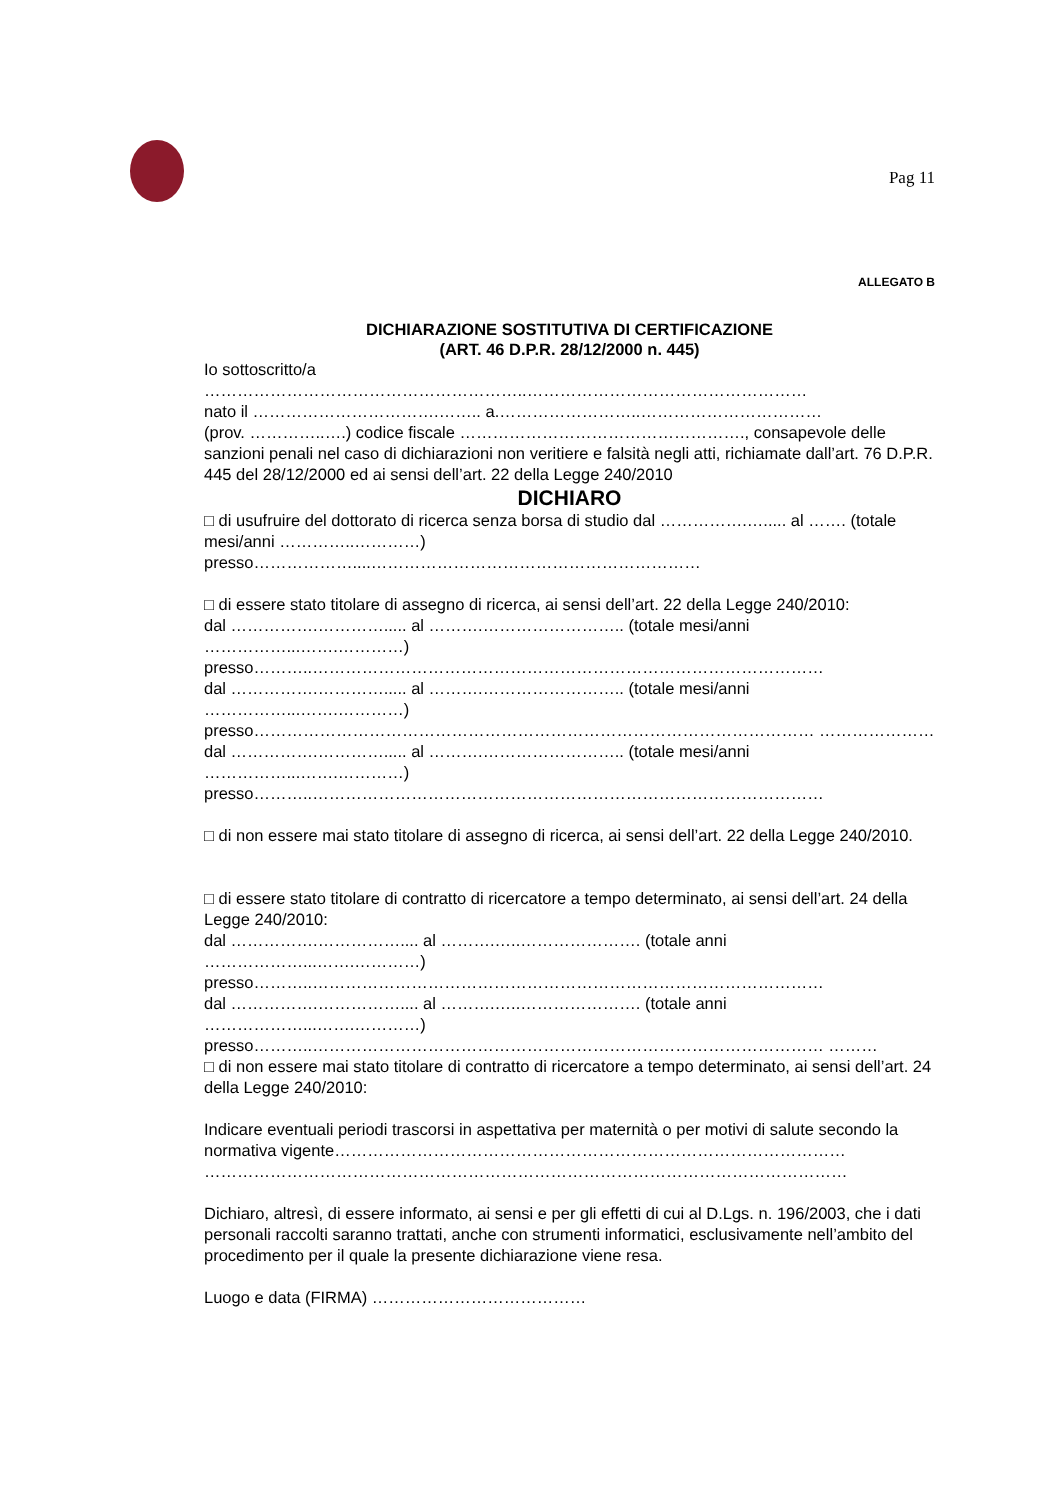Pag 11
ALLEGATO B
DICHIARAZIONE SOSTITUTIVA DI CERTIFICAZIONE
(ART. 46 D.P.R. 28/12/2000 n. 445)
Io sottoscritto/a
…………………………………………………..……………………………………………
nato il …………………………….…….. a.……………………..……………………………
(prov. …………..….) codice fiscale ……………………………………………., consapevole delle sanzioni penali nel caso di dichiarazioni non veritiere e falsità negli atti, richiamate dall’art. 76 D.P.R. 445 del 28/12/2000 ed ai sensi dell’art. 22 della Legge 240/2010
DICHIARO
□ di usufruire del dottorato di ricerca senza borsa di studio dal …………….…..... al ……. (totale mesi/anni …………..…………)
presso………………....……………………………………………………
□ di essere stato titolare di assegno di ricerca, ai sensi dell’art. 22 della Legge 240/2010:
dal …………….…………..... al ……….…………………….. (totale mesi/anni ……………...…….…………)
presso………..…………………………………………………………………………………
dal …………….…………..... al ……….…………………….. (totale mesi/anni ……………...…….…………)
presso………………………………………………………………………………………… ………………… dal …………….…………..... al ……….…………………….. (totale mesi/anni ……………...…….…………)
presso………..…………………………………………………………………………………
□ di non essere mai stato titolare di assegno di ricerca, ai sensi dell’art. 22 della Legge 240/2010.
□ di essere stato titolare di contratto di ricercatore a tempo determinato, ai sensi dell’art. 24 della Legge 240/2010:
dal …………….…………….... al ……….…..…………………. (totale anni ………………...…….…………)
presso………..…………………………………………………………………………………
dal …………….…………….... al ……….…..…………………. (totale anni ………………...…….…………)
presso………..………………………………………………………………………………… ………
□ di non essere mai stato titolare di contratto di ricercatore a tempo determinato, ai sensi dell’art. 24 della Legge 240/2010:
Indicare eventuali periodi trascorsi in aspettativa per maternità o per motivi di salute secondo la normativa vigente………………………………………………………………………………… ………………………………………………………………………………………………………
Dichiaro, altresì, di essere informato, ai sensi e per gli effetti di cui al D.Lgs. n. 196/2003, che i dati personali raccolti saranno trattati, anche con strumenti informatici, esclusivamente nell’ambito del procedimento per il quale la presente dichiarazione viene resa.
Luogo e data (FIRMA) …………………………………